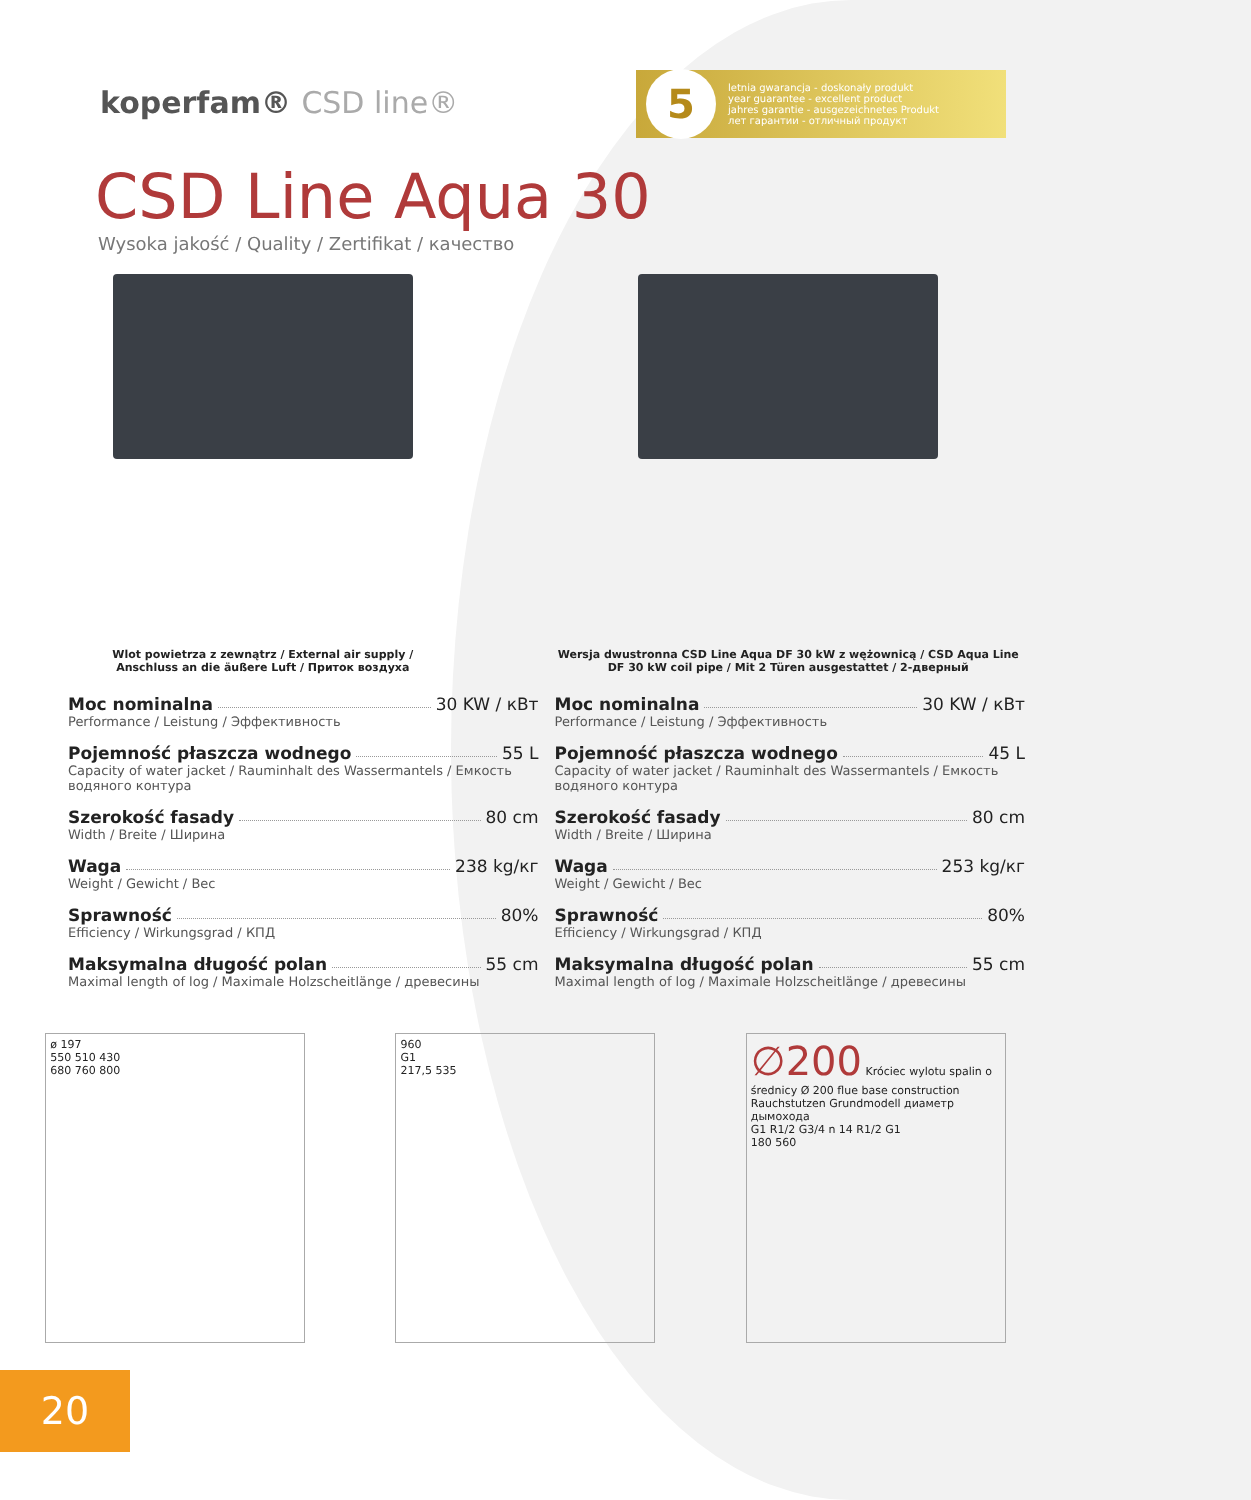koperfam® CSD line®
5
letnia gwarancja - doskonały produkt
year guarantee - excellent product
jahres garantie - ausgezeichnetes Produkt
лет гарантии - отличный продукт
CSD Line Aqua 30
Wysoka jakość / Quality / Zertifikat / качество
Wlot powietrza z zewnątrz / External air supply /
Anschluss an die äußere Luft / Приток воздуха
Wersja dwustronna CSD Line Aqua DF 30 kW z wężownicą / CSD Aqua Line DF 30 kW coil pipe / Mit 2 Türen ausgestattet / 2-дверный
Moc nominalna 30 KW / кВт
Performance / Leistung / Эффективность
Pojemność płaszcza wodnego 55 L
Capacity of water jacket / Rauminhalt des Wassermantels / Емкость водяного контура
Szerokość fasady 80 cm
Width / Breite / Ширина
Waga 238 kg/кг
Weight / Gewicht / Вес
Sprawność 80%
Efficiency / Wirkungsgrad / КПД
Maksymalna długość polan 55 cm
Maximal length of log / Maximale Holzscheitlänge / древесины
Moc nominalna 30 KW / кВт
Performance / Leistung / Эффективность
Pojemność płaszcza wodnego 45 L
Capacity of water jacket / Rauminhalt des Wassermantels / Емкость водяного контура
Szerokość fasady 80 cm
Width / Breite / Ширина
Waga 253 kg/кг
Weight / Gewicht / Вес
Sprawność 80%
Efficiency / Wirkungsgrad / КПД
Maksymalna długość polan 55 cm
Maximal length of log / Maximale Holzscheitlänge / древесины
ø 197
550 510 430
680 760 800
960
G1
217,5 535
∅200 Króciec wylotu spalin o średnicy Ø 200 flue base construction Rauchstutzen Grundmodell диаметр дымохода
G1 R1/2 G3/4 n 14 R1/2 G1
180 560
20